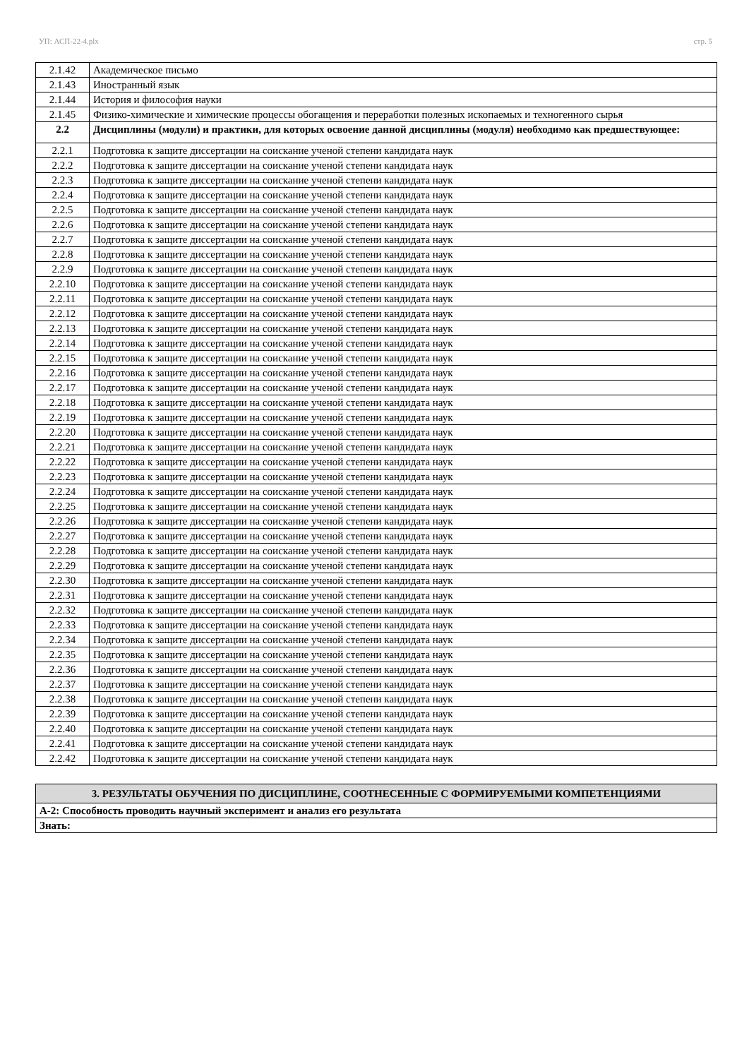УП: АСП-22-4.plx стр. 5
| 2.1.42 | Академическое письмо |
| 2.1.43 | Иностранный язык |
| 2.1.44 | История и философия науки |
| 2.1.45 | Физико-химические и химические процессы обогащения и переработки полезных ископаемых и техногенного сырья |
| 2.2 | Дисциплины (модули) и практики, для которых освоение данной дисциплины (модуля) необходимо как предшествующее: |
| 2.2.1 | Подготовка к защите диссертации на соискание ученой степени кандидата наук |
| 2.2.2 | Подготовка к защите диссертации на соискание ученой степени кандидата наук |
| 2.2.3 | Подготовка к защите диссертации на соискание ученой степени кандидата наук |
| 2.2.4 | Подготовка к защите диссертации на соискание ученой степени кандидата наук |
| 2.2.5 | Подготовка к защите диссертации на соискание ученой степени кандидата наук |
| 2.2.6 | Подготовка к защите диссертации на соискание ученой степени кандидата наук |
| 2.2.7 | Подготовка к защите диссертации на соискание ученой степени кандидата наук |
| 2.2.8 | Подготовка к защите диссертации на соискание ученой степени кандидата наук |
| 2.2.9 | Подготовка к защите диссертации на соискание ученой степени кандидата наук |
| 2.2.10 | Подготовка к защите диссертации на соискание ученой степени кандидата наук |
| 2.2.11 | Подготовка к защите диссертации на соискание ученой степени кандидата наук |
| 2.2.12 | Подготовка к защите диссертации на соискание ученой степени кандидата наук |
| 2.2.13 | Подготовка к защите диссертации на соискание ученой степени кандидата наук |
| 2.2.14 | Подготовка к защите диссертации на соискание ученой степени кандидата наук |
| 2.2.15 | Подготовка к защите диссертации на соискание ученой степени кандидата наук |
| 2.2.16 | Подготовка к защите диссертации на соискание ученой степени кандидата наук |
| 2.2.17 | Подготовка к защите диссертации на соискание ученой степени кандидата наук |
| 2.2.18 | Подготовка к защите диссертации на соискание ученой степени кандидата наук |
| 2.2.19 | Подготовка к защите диссертации на соискание ученой степени кандидата наук |
| 2.2.20 | Подготовка к защите диссертации на соискание ученой степени кандидата наук |
| 2.2.21 | Подготовка к защите диссертации на соискание ученой степени кандидата наук |
| 2.2.22 | Подготовка к защите диссертации на соискание ученой степени кандидата наук |
| 2.2.23 | Подготовка к защите диссертации на соискание ученой степени кандидата наук |
| 2.2.24 | Подготовка к защите диссертации на соискание ученой степени кандидата наук |
| 2.2.25 | Подготовка к защите диссертации на соискание ученой степени кандидата наук |
| 2.2.26 | Подготовка к защите диссертации на соискание ученой степени кандидата наук |
| 2.2.27 | Подготовка к защите диссертации на соискание ученой степени кандидата наук |
| 2.2.28 | Подготовка к защите диссертации на соискание ученой степени кандидата наук |
| 2.2.29 | Подготовка к защите диссертации на соискание ученой степени кандидата наук |
| 2.2.30 | Подготовка к защите диссертации на соискание ученой степени кандидата наук |
| 2.2.31 | Подготовка к защите диссертации на соискание ученой степени кандидата наук |
| 2.2.32 | Подготовка к защите диссертации на соискание ученой степени кандидата наук |
| 2.2.33 | Подготовка к защите диссертации на соискание ученой степени кандидата наук |
| 2.2.34 | Подготовка к защите диссертации на соискание ученой степени кандидата наук |
| 2.2.35 | Подготовка к защите диссертации на соискание ученой степени кандидата наук |
| 2.2.36 | Подготовка к защите диссертации на соискание ученой степени кандидата наук |
| 2.2.37 | Подготовка к защите диссертации на соискание ученой степени кандидата наук |
| 2.2.38 | Подготовка к защите диссертации на соискание ученой степени кандидата наук |
| 2.2.39 | Подготовка к защите диссертации на соискание ученой степени кандидата наук |
| 2.2.40 | Подготовка к защите диссертации на соискание ученой степени кандидата наук |
| 2.2.41 | Подготовка к защите диссертации на соискание ученой степени кандидата наук |
| 2.2.42 | Подготовка к защите диссертации на соискание ученой степени кандидата наук |
| 3. РЕЗУЛЬТАТЫ ОБУЧЕНИЯ ПО ДИСЦИПЛИНЕ, СООТНЕСЕННЫЕ С ФОРМИРУЕМЫМИ КОМПЕТЕНЦИЯМИ |
| А-2: Способность проводить научный эксперимент и анализ его результата |
| Знать: |